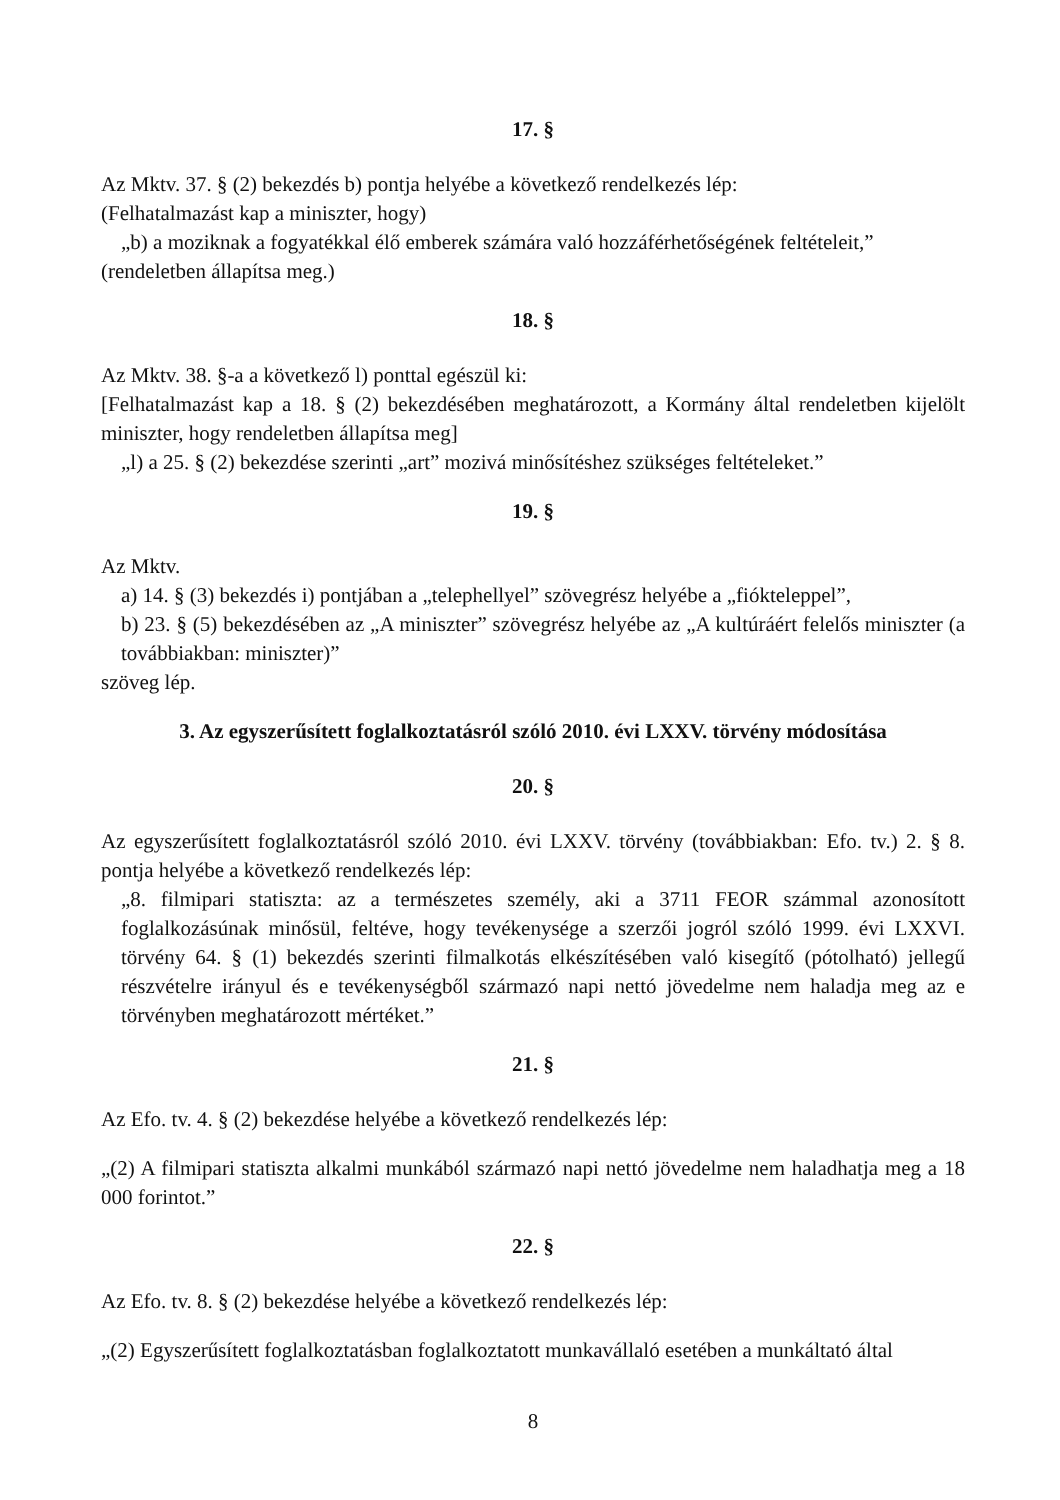17. §
Az Mktv. 37. § (2) bekezdés b) pontja helyébe a következő rendelkezés lép:
(Felhatalmazást kap a miniszter, hogy)
„b) a moziknak a fogyatékkal élő emberek számára való hozzáférhetőségének feltételeit,”
(rendeletben állapítsa meg.)
18. §
Az Mktv. 38. §-a a következő l) ponttal egészül ki:
[Felhatalmazást kap a 18. § (2) bekezdésében meghatározott, a Kormány által rendeletben kijelölt miniszter, hogy rendeletben állapítsa meg]
„l) a 25. § (2) bekezdése szerinti „art” mozivá minősítéshez szükséges feltételeket.”
19. §
Az Mktv.
a) 14. § (3) bekezdés i) pontjában a „telephellyel” szövegrész helyébe a „fiókteleppel”,
b) 23. § (5) bekezdésében az „A miniszter” szövegrész helyébe az „A kultúráért felelős miniszter (a továbbiakban: miniszter)”
szöveg lép.
3. Az egyszerűsített foglalkoztatásról szóló 2010. évi LXXV. törvény módosítása
20. §
Az egyszerűsített foglalkoztatásról szóló 2010. évi LXXV. törvény (továbbiakban: Efo. tv.) 2. § 8. pontja helyébe a következő rendelkezés lép:
„8. filmipari statiszta: az a természetes személy, aki a 3711 FEOR számmal azonosított foglalkozásúnak minősül, feltéve, hogy tevékenysége a szerzői jogról szóló 1999. évi LXXVI. törvény 64. § (1) bekezdés szerinti filmalkotás elkészítésében való kisegítő (pótolható) jellegű részvételre irányul és e tevékenységből származó napi nettó jövedelme nem haladja meg az e törvényben meghatározott mértéket.”
21. §
Az Efo. tv. 4. § (2) bekezdése helyébe a következő rendelkezés lép:
„(2) A filmipari statiszta alkalmi munkából származó napi nettó jövedelme nem haladhatja meg a 18 000 forintot.”
22. §
Az Efo. tv. 8. § (2) bekezdése helyébe a következő rendelkezés lép:
„(2) Egyszerűsített foglalkoztatásban foglalkoztatott munkavállaló esetében a munkáltató által
8